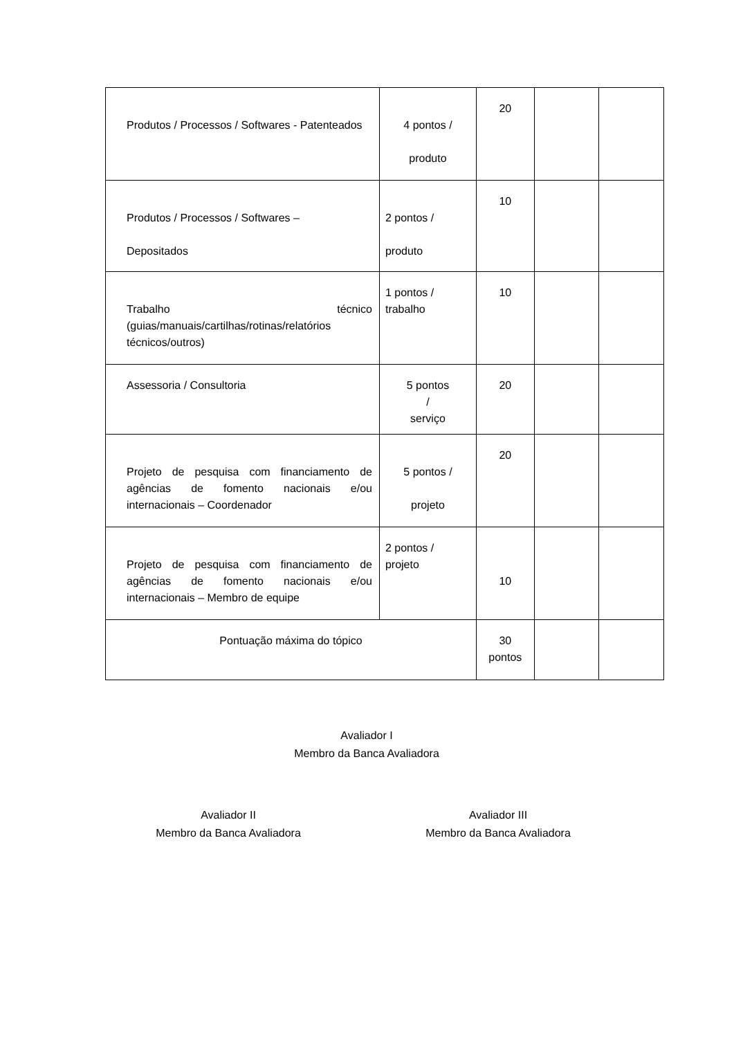| Produtos / Processos / Softwares - Patenteados | 4 pontos / produto | 20 | | |
| Produtos / Processos / Softwares – Depositados | 2 pontos / produto | 10 | | |
| Trabalho técnico (guias/manuais/cartilhas/rotinas/relatórios técnicos/outros) | 1 pontos / trabalho | 10 | | |
| Assessoria / Consultoria | 5 pontos / serviço | 20 | | |
| Projeto de pesquisa com financiamento de agências de fomento nacionais e/ou internacionais – Coordenador | 5 pontos / projeto | 20 | | |
| Projeto de pesquisa com financiamento de agências de fomento nacionais e/ou internacionais – Membro de equipe | 2 pontos / projeto | 10 | | |
| Pontuação máxima do tópico | | 30 pontos | | |
Avaliador I
Membro da Banca Avaliadora
Avaliador II
Membro da Banca Avaliadora
Avaliador III
Membro da Banca Avaliadora